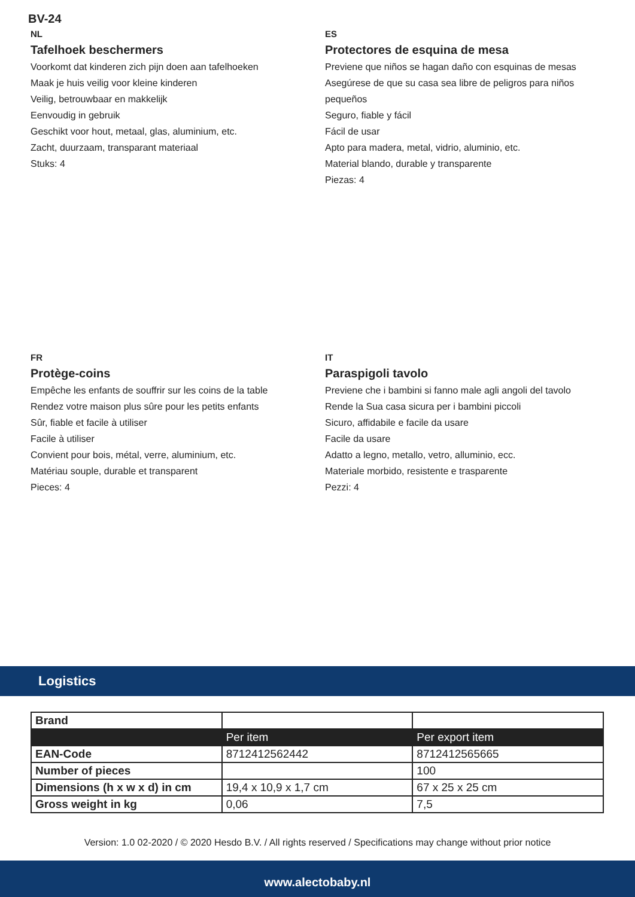BV-24
NL
Tafelhoek beschermers
Voorkomt dat kinderen zich pijn doen aan tafelhoeken
Maak je huis veilig voor kleine kinderen
Veilig, betrouwbaar en makkelijk
Eenvoudig in gebruik
Geschikt voor hout, metaal, glas, aluminium, etc.
Zacht, duurzaam, transparant materiaal
Stuks: 4
ES
Protectores de esquina de mesa
Previene que niños se hagan daño con esquinas de mesas
Asegúrese de que su casa sea libre de peligros para niños pequeños
Seguro, fiable y fácil
Fácil de usar
Apto para madera, metal, vidrio, aluminio, etc.
Material blando, durable y transparente
Piezas: 4
FR
Protège-coins
Empêche les enfants de souffrir sur les coins de la table
Rendez votre maison plus sûre pour les petits enfants
Sûr, fiable et facile à utiliser
Facile à utiliser
Convient pour bois, métal, verre, aluminium, etc.
Matériau souple, durable et transparent
Pieces: 4
IT
Paraspigoli tavolo
Previene che i bambini si fanno male agli angoli del tavolo
Rende la Sua casa sicura per i bambini piccoli
Sicuro, affidabile e facile da usare
Facile da usare
Adatto a legno, metallo, vetro, alluminio, ecc.
Materiale morbido, resistente e trasparente
Pezzi: 4
Logistics
| Brand | | |
| | Per item | Per export item |
| EAN-Code | 8712412562442 | 8712412565665 |
| Number of pieces | | 100 |
| Dimensions (h x w x d) in cm | 19,4 x 10,9 x 1,7 cm | 67 x 25 x 25 cm |
| Gross weight in kg | 0,06 | 7,5 |
Version: 1.0 02-2020 / © 2020 Hesdo B.V. / All rights reserved / Specifications may change without prior notice
www.alectobaby.nl